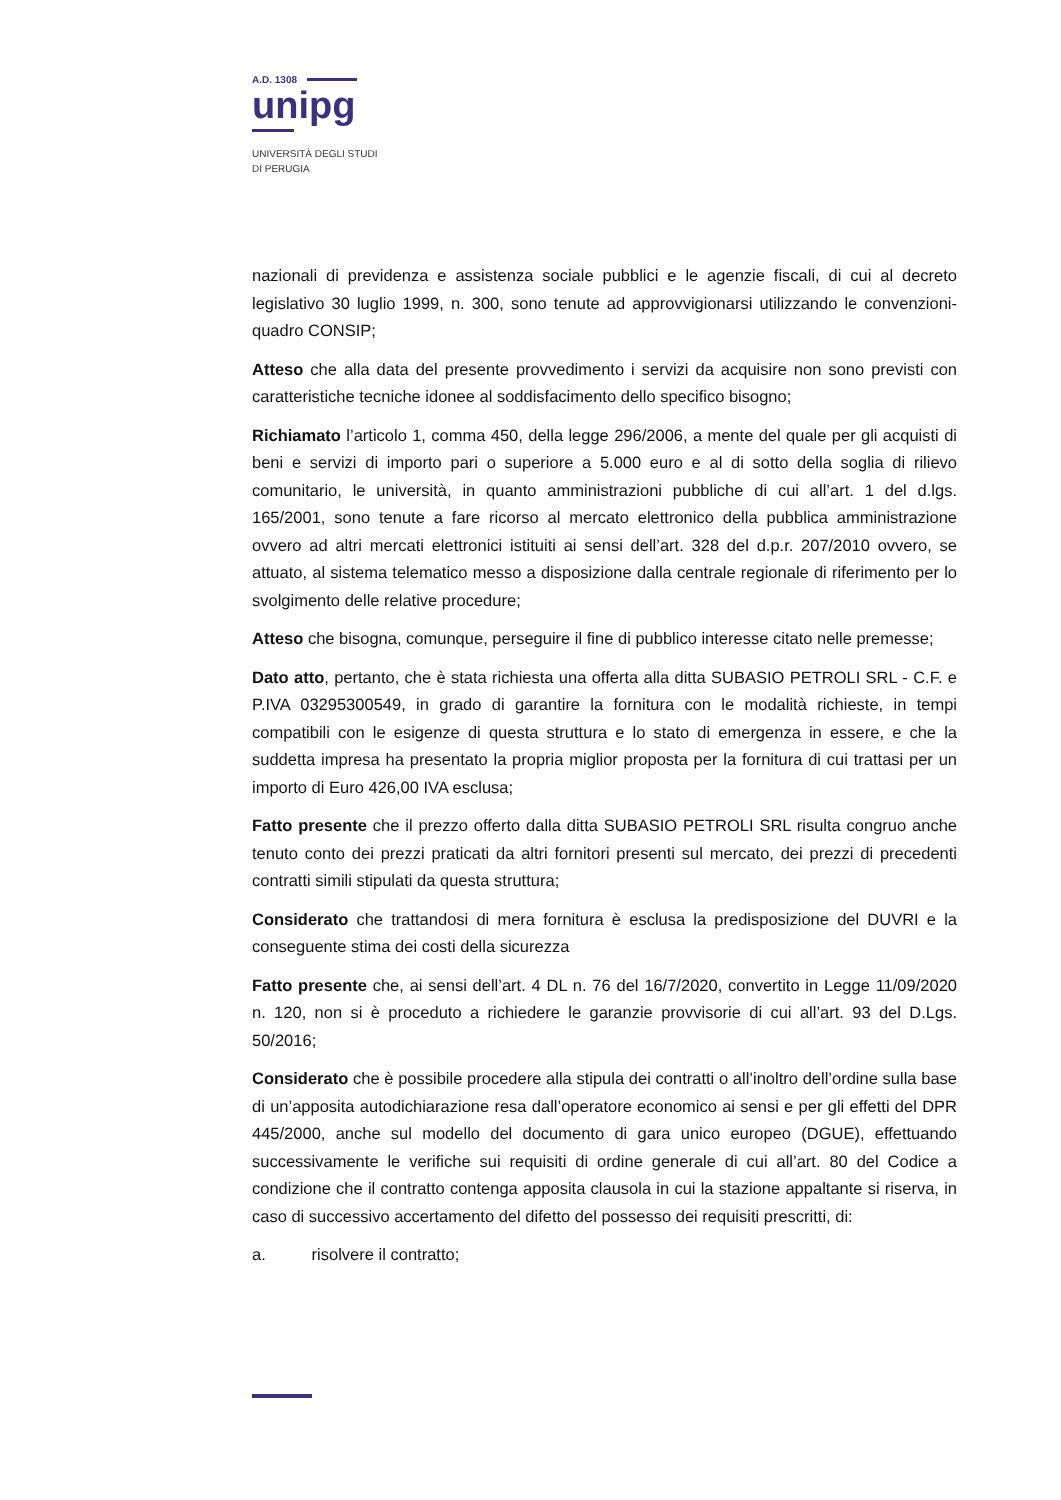A.D. 1308
unipg
UNIVERSITÀ DEGLI STUDI
DI PERUGIA
nazionali di previdenza e assistenza sociale pubblici e le agenzie fiscali, di cui al decreto legislativo 30 luglio 1999, n. 300, sono tenute ad approvvigionarsi utilizzando le convenzioni-quadro CONSIP;
Atteso che alla data del presente provvedimento i servizi da acquisire non sono previsti con caratteristiche tecniche idonee al soddisfacimento dello specifico bisogno;
Richiamato l’articolo 1, comma 450, della legge 296/2006, a mente del quale per gli acquisti di beni e servizi di importo pari o superiore a 5.000 euro e al di sotto della soglia di rilievo comunitario, le università, in quanto amministrazioni pubbliche di cui all’art. 1 del d.lgs. 165/2001, sono tenute a fare ricorso al mercato elettronico della pubblica amministrazione ovvero ad altri mercati elettronici istituiti ai sensi dell’art. 328 del d.p.r. 207/2010 ovvero, se attuato, al sistema telematico messo a disposizione dalla centrale regionale di riferimento per lo svolgimento delle relative procedure;
Atteso che bisogna, comunque, perseguire il fine di pubblico interesse citato nelle premesse;
Dato atto, pertanto, che è stata richiesta una offerta alla ditta SUBASIO PETROLI SRL - C.F. e P.IVA 03295300549, in grado di garantire la fornitura con le modalità richieste, in tempi compatibili con le esigenze di questa struttura e lo stato di emergenza in essere, e che la suddetta impresa ha presentato la propria miglior proposta per la fornitura di cui trattasi per un importo di Euro 426,00 IVA esclusa;
Fatto presente che il prezzo offerto dalla ditta SUBASIO PETROLI SRL risulta congruo anche tenuto conto dei prezzi praticati da altri fornitori presenti sul mercato, dei prezzi di precedenti contratti simili stipulati da questa struttura;
Considerato che trattandosi di mera fornitura è esclusa la predisposizione del DUVRI e la conseguente stima dei costi della sicurezza
Fatto presente che, ai sensi dell’art. 4 DL n. 76 del 16/7/2020, convertito in Legge 11/09/2020 n. 120, non si è proceduto a richiedere le garanzie provvisorie di cui all’art. 93 del D.Lgs. 50/2016;
Considerato che è possibile procedere alla stipula dei contratti o all’inoltro dell’ordine sulla base di un’apposita autodichiarazione resa dall’operatore economico ai sensi e per gli effetti del DPR 445/2000, anche sul modello del documento di gara unico europeo (DGUE), effettuando successivamente le verifiche sui requisiti di ordine generale di cui all’art. 80 del Codice a condizione che il contratto contenga apposita clausola in cui la stazione appaltante si riserva, in caso di successivo accertamento del difetto del possesso dei requisiti prescritti, di:
a. risolvere il contratto;